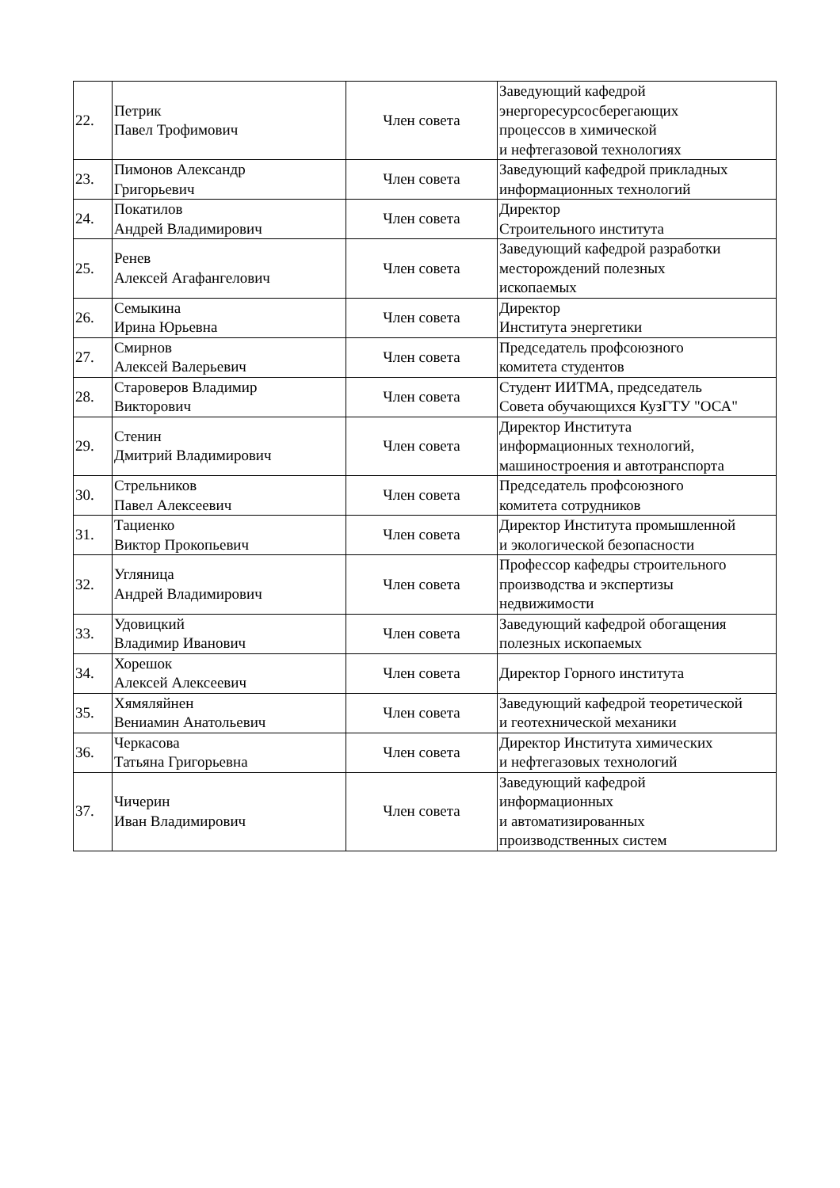| 22. | Петрик Павел Трофимович | Член совета | Заведующий кафедрой энергоресурсосберегающих процессов в химической и нефтегазовой технологиях |
| 23. | Пимонов Александр Григорьевич | Член совета | Заведующий кафедрой прикладных информационных технологий |
| 24. | Покатилов Андрей Владимирович | Член совета | Директор Строительного института |
| 25. | Ренев Алексей Агафангелович | Член совета | Заведующий кафедрой разработки месторождений полезных ископаемых |
| 26. | Семыкина Ирина Юрьевна | Член совета | Директор Института энергетики |
| 27. | Смирнов Алексей Валерьевич | Член совета | Председатель профсоюзного комитета студентов |
| 28. | Староверов Владимир Викторович | Член совета | Студент ИИТМА, председатель Совета обучающихся КузГТУ "ОСА" |
| 29. | Стенин Дмитрий Владимирович | Член совета | Директор Института информационных технологий, машиностроения и автотранспорта |
| 30. | Стрельников Павел Алексеевич | Член совета | Председатель профсоюзного комитета сотрудников |
| 31. | Тациенко Виктор Прокопьевич | Член совета | Директор Института промышленной и экологической безопасности |
| 32. | Угляница Андрей Владимирович | Член совета | Профессор кафедры строительного производства и экспертизы недвижимости |
| 33. | Удовицкий Владимир Иванович | Член совета | Заведующий кафедрой обогащения полезных ископаемых |
| 34. | Хорешок Алексей Алексеевич | Член совета | Директор Горного института |
| 35. | Хямяляйнен Вениамин Анатольевич | Член совета | Заведующий кафедрой теоретической и геотехнической механики |
| 36. | Черкасова Татьяна Григорьевна | Член совета | Директор Института химических и нефтегазовых технологий |
| 37. | Чичерин Иван Владимирович | Член совета | Заведующий кафедрой информационных и автоматизированных производственных систем |